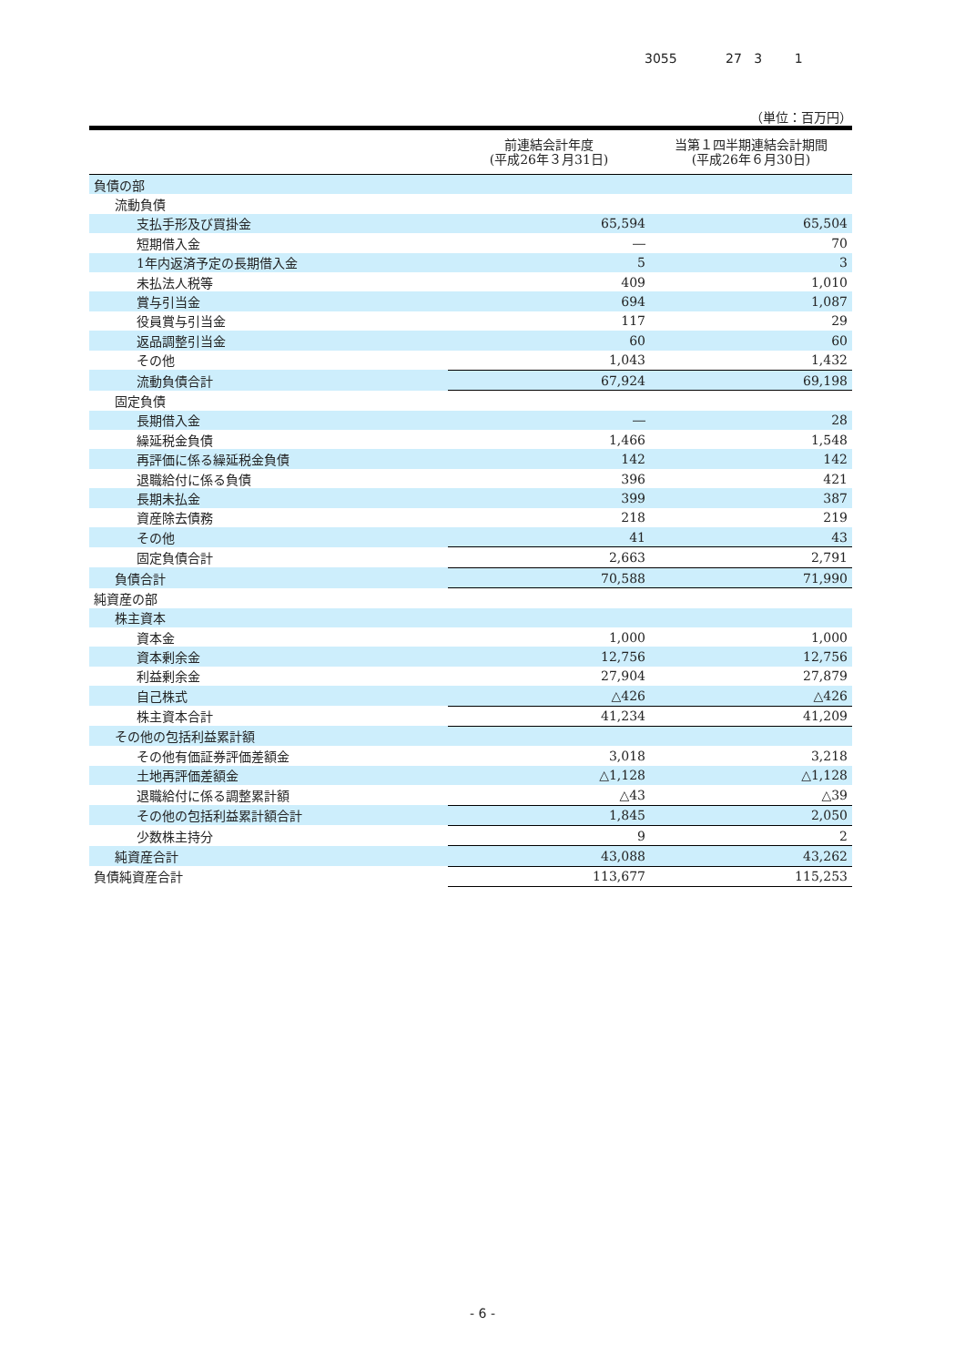3055 27 3 1
（単位：百万円）
| | 前連結会計年度 (平成26年３月31日) | 当第１四半期連結会計期間 (平成26年６月30日) |
| --- | --- | --- |
| 負債の部 | | |
| 流動負債 | | |
| 支払手形及び買掛金 | 65,594 | 65,504 |
| 短期借入金 | ― | 70 |
| 1年内返済予定の長期借入金 | 5 | 3 |
| 未払法人税等 | 409 | 1,010 |
| 賞与引当金 | 694 | 1,087 |
| 役員賞与引当金 | 117 | 29 |
| 返品調整引当金 | 60 | 60 |
| その他 | 1,043 | 1,432 |
| 流動負債合計 | 67,924 | 69,198 |
| 固定負債 | | |
| 長期借入金 | ― | 28 |
| 繰延税金負債 | 1,466 | 1,548 |
| 再評価に係る繰延税金負債 | 142 | 142 |
| 退職給付に係る負債 | 396 | 421 |
| 長期未払金 | 399 | 387 |
| 資産除去債務 | 218 | 219 |
| その他 | 41 | 43 |
| 固定負債合計 | 2,663 | 2,791 |
| 負債合計 | 70,588 | 71,990 |
| 純資産の部 | | |
| 株主資本 | | |
| 資本金 | 1,000 | 1,000 |
| 資本剰余金 | 12,756 | 12,756 |
| 利益剰余金 | 27,904 | 27,879 |
| 自己株式 | △426 | △426 |
| 株主資本合計 | 41,234 | 41,209 |
| その他の包括利益累計額 | | |
| その他有価証券評価差額金 | 3,018 | 3,218 |
| 土地再評価差額金 | △1,128 | △1,128 |
| 退職給付に係る調整累計額 | △43 | △39 |
| その他の包括利益累計額合計 | 1,845 | 2,050 |
| 少数株主持分 | 9 | 2 |
| 純資産合計 | 43,088 | 43,262 |
| 負債純資産合計 | 113,677 | 115,253 |
- 6 -